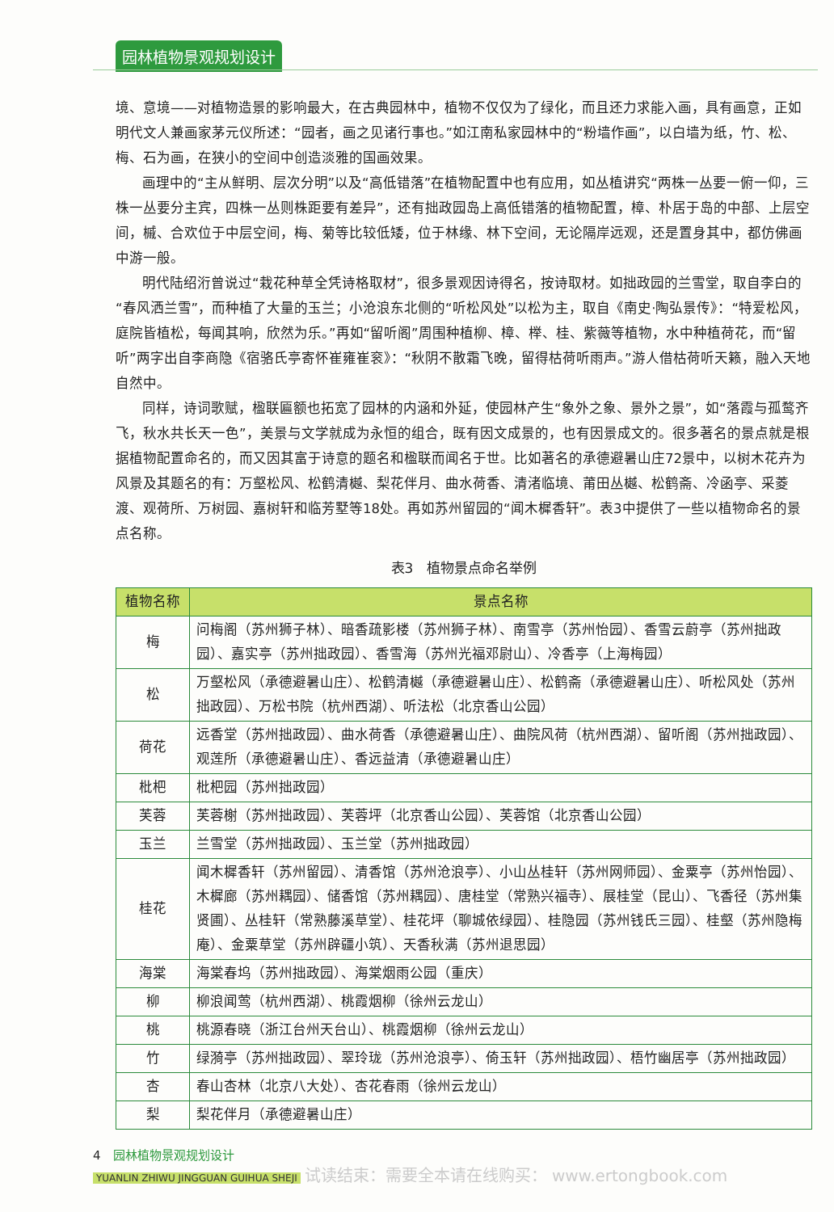园林植物景观规划设计
境、意境——对植物造景的影响最大，在古典园林中，植物不仅仅为了绿化，而且还力求能入画，具有画意，正如明代文人兼画家茅元仪所述：“园者，画之见诸行事也。”如江南私家园林中的“粉墙作画”，以白墙为纸，竹、松、梅、石为画，在狭小的空间中创造淡雅的国画效果。
画理中的“主从鲜明、层次分明”以及“高低错落”在植物配置中也有应用，如丛植讲究“两株一丛要一俯一仰，三株一丛要分主宾，四株一丛则株距要有差异”，还有拙政园岛上高低错落的植物配置，樟、朴居于岛的中部、上层空间，槭、合欢位于中层空间，梅、菊等比较低矮，位于林缘、林下空间，无论隔岸远观，还是置身其中，都仿佛画中游一般。
明代陆绍洐曾说过“栽花种草全凭诗格取材”，很多景观因诗得名，按诗取材。如拙政园的兰雪堂，取自李白的“春风洒兰雪”，而种植了大量的玉兰；小沧浪东北侧的“听松风处”以松为主，取自《南史·陶弘景传》：“特爱松风，庭院皆植松，每闻其响，欣然为乐。”再如“留听阁”周围种植柳、樟、榉、桂、紫薇等植物，水中种植荷花，而“留听”两字出自李商隐《宿骆氏亭寄怀崔雍崔衮》：“秋阴不散霜飞晚，留得枯荷听雨声。”游人借枯荷听天籁，融入天地自然中。
同样，诗词歌赋，楹联匾额也拓宽了园林的内涵和外延，使园林产生“象外之象、景外之景”，如“落霞与孤鹜齐飞，秋水共长天一色”，美景与文学就成为永恒的组合，既有因文成景的，也有因景成文的。很多著名的景点就是根据植物配置命名的，而又因其富于诗意的题名和楹联而闻名于世。比如著名的承德避暑山庄72景中，以树木花卉为风景及其题名的有：万壑松风、松鹤清樾、梨花伴月、曲水荷香、清渚临境、莆田丛樾、松鹤斋、冷函亭、采菱渡、观荷所、万树园、嘉树轩和临芳墅等18处。再如苏州留园的“闻木樨香轩”。表3中提供了一些以植物命名的景点名称。
表3　植物景点命名举例
| 植物名称 | 景点名称 |
| --- | --- |
| 梅 | 问梅阁（苏州狮子林）、暗香疏影楼（苏州狮子林）、南雪亭（苏州怡园）、香雪云蔚亭（苏州拙政园）、嘉实亭（苏州拙政园）、香雪海（苏州光福邓尉山）、冷香亭（上海梅园） |
| 松 | 万壑松风（承德避暑山庄）、松鹤清樾（承德避暑山庄）、松鹤斋（承德避暑山庄）、听松风处（苏州拙政园）、万松书院（杭州西湖）、听法松（北京香山公园） |
| 荷花 | 远香堂（苏州拙政园）、曲水荷香（承德避暑山庄）、曲院风荷（杭州西湖）、留听阁（苏州拙政园）、观莲所（承德避暑山庄）、香远益清（承德避暑山庄） |
| 枇杷 | 枇杷园（苏州拙政园） |
| 芙蓉 | 芙蓉榭（苏州拙政园）、芙蓉坪（北京香山公园）、芙蓉馆（北京香山公园） |
| 玉兰 | 兰雪堂（苏州拙政园）、玉兰堂（苏州拙政园） |
| 桂花 | 闻木樨香轩（苏州留园）、清香馆（苏州沧浪亭）、小山丛桂轩（苏州网师园）、金粟亭（苏州怡园）、木樨廊（苏州耦园）、储香馆（苏州耦园）、唐桂堂（常熟兴福寺）、展桂堂（昆山）、飞香径（苏州集贤圃）、丛桂轩（常熟藤溪草堂）、桂花坪（聊城依绿园）、桂隐园（苏州钱氏三园）、桂壑（苏州隐梅庵）、金粟草堂（苏州辟疆小筑）、天香秋满（苏州退思园） |
| 海棠 | 海棠春坞（苏州拙政园）、海棠烟雨公园（重庆） |
| 柳 | 柳浪闻莺（杭州西湖）、桃霞烟柳（徐州云龙山） |
| 桃 | 桃源春晓（浙江台州天台山）、桃霞烟柳（徐州云龙山） |
| 竹 | 绿漪亭（苏州拙政园）、翠玲珑（苏州沧浪亭）、倚玉轩（苏州拙政园）、梧竹幽居亭（苏州拙政园） |
| 杏 | 春山杏林（北京八大处）、杏花春雨（徐州云龙山） |
| 梨 | 梨花伴月（承德避暑山庄） |
4　园林植物景观规划设计
YUANLIN ZHIWU JINGGUAN GUIHUA SHEJI 试读结束：需要全本请在线购买： www.ertongbook.com